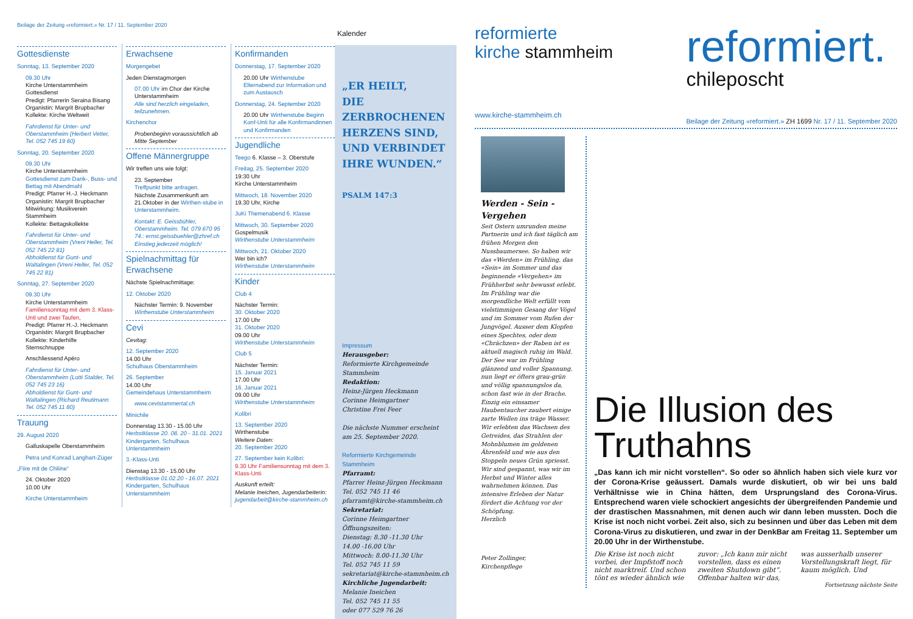Beilage der Zeitung «reformiert.» Nr. 17 / 11. September 2020
Gottesdienste
Sonntag, 13. September 2020
09.30 Uhr
Kirche Unterstammheim
Gottesdienst
Predigt: Pfarrerin Seraina Bisang
Organistin: Margrit Brupbacher
Kollekte: Kirche Weltweit
Fahrdienst für Unter- und Oberstammheim (Herbert Vetter, Tel. 052 745 19 60)
Sonntag, 20. September 2020
09.30 Uhr
Kirche Unterstammheim
Gottesdienst zum Dank-, Buss- und Bettag mit Abendmahl
Predigt: Pfarrer H.-J. Heckmann
Organistin: Margrit Brupbacher
Mitwirkung: Musikverein Stammheim
Kollekte: Bettagskollekte
Fahrdienst für Unter- und Oberstammheim (Vreni Heller, Tel. 052 745 22 81)
Abholdienst für Gunt- und Waltalingen (Vreni Heller, Tel. 052 745 22 81)
Sonntag, 27. September 2020
09.30 Uhr
Kirche Unterstammheim
Familiensonntag mit dem 3. Klass-Unti und zwei Taufen,
Predigt: Pfarrer H.-J. Heckmann
Organistin: Margrit Brupbacher
Kollekte: Kinderhilfe Sternschnuppe
Anschliessend Apéro
Fahrdienst für Unter- und Oberstammheim (Lotti Stalder, Tel. 052 745 23 16)
Abholdienst für Gunt- und Waltalingen (Richard Reutimann Tel. 052 745 11 80)
Trauung
29. August 2020
Galluskapelle Oberstammheim
Petra und Konrad Langhart-Züger
„Fiire mit de Chliine“
24. Oktober 2020
10.00 Uhr
Kirche Unterstammheim
Erwachsene
Morgengebet
Jeden Dienstagmorgen
07.00 Uhr im Chor der Kirche Unterstammheim
Alle sind herzlich eingeladen, teilzunehmen.
Kirchenchor
Probenbeginn voraussichtlich ab Mitte September
Offene Männergruppe
Wir treffen uns wie folgt:
23. September
Treffpunkt bitte anfragen.
Nächste Zusammenkunft am 21.Oktober in der Wirthen-stube in Unterstammheim.
Kontakt: E. Geissbühler, Oberstammheim. Tel. 079 670 95 74.: ernst.geissbuehler@zhref.ch Einstieg jederzeit möglich!
Spielnachmittag für Erwachsene
Nächste Spielnachmittage:
12. Oktober 2020
Nächster Termin: 9. November
Wirthenstube Unterstammheim
Cevi
Cevitag:
12. September 2020
14.00 Uhr
Schulhaus Oberstammheim
26. September
14.00 Uhr
Gemeindehaus Unterstammheim
www.cevistammertal.ch
Minichile
Donnerstag 13.30 - 15.00 Uhr
Herbstklasse 20. 08. 20 - 31.01. 2021
Kindergarten, Schulhaus Unterstammheim
3.-Klass-Unti
Dienstag 13.30 - 15.00 Uhr
Herbstklasse 01.02.20 - 16.07. 2021
Kindergarten, Schulhaus Unterstammheim
Konfirmanden
Donnerstag, 17. September 2020
20.00 Uhr Wirthenstube Elternabend zur Information und zum Austausch
Donnerstag, 24. September 2020
20.00 Uhr Wirthenstube Beginn Konf-Unti für alle Konfirmandinnen und Konfirmanden
Jugendliche
Teego 6. Klasse – 3. Oberstufe
Freitag, 25. September 2020
19:30 Uhr
Kirche Unterstammheim
Mittwoch, 18. November 2020
19.30 Uhr, Kirche
JuKi Themenabend 6. Klasse
Mittwoch, 30. September 2020
Gospelmusik
Wirthenstube Unterstammheim
Mittwoch, 21. Oktober 2020
Wer bin ich?
Wirthenstube Unterstammheim
Kinder
Club 4
Nächster Termin:
30. Oktober 2020
17.00 Uhr
31. Oktober 2020
09.00 Uhr
Wirthenstube Unterstammheim
Club 5
Nächster Termin:
15. Januar 2021
17.00 Uhr
16. Januar 2021
09.00 Uhr
Wirthenstube Unterstammheim
Kolibri
13. September 2020
Wirthenstube
Weitere Daten:
20. September 2020
27. September kein Kolibri:
9.30 Uhr Familiensonntag mit dem 3. Klass-Unti
Auskunft erteilt:
Melanie Ineichen, Jugendarbeiterin:
jugendarbeit@kirche-stammheim.ch
Kalender
„ER HEILT,
DIE ZERBROCHENEN HERZENS SIND,
UND VERBINDET IHRE WUNDEN.“
PSALM 147:3
Impressum
Herausgeber:
Reformierte Kirchgemeinde Stammheim
Redaktion:
Heinz-Jürgen Heckmann
Corinne Heimgartner
Christine Frei Feer
Die nächste Nummer erscheint am 25. September 2020.
Reformierte Kirchgemeinde Stammheim
Pfarramt:
Pfarrer Heinz-Jürgen Heckmann
Tel. 052 745 11 46
pfarramt@kirche-stammheim.ch
Sekretariat:
Corinne Heimgartner
Öffnungszeiten:
Dienstag: 8.30 -11.30 Uhr
14.00 -16.00 Uhr
Mittwoch: 8.00-11.30 Uhr
Tel. 052 745 11 59
sekretariat@kirche-stammheim.ch
Kirchliche Jugendarbeit:
Melanie Ineichen
Tel. 052 745 11 55
oder 077 529 76 26
reformierte
kirche stammheim
www.kirche-stammheim.ch
reformiert.
chileposcht
Beilage der Zeitung «reformiert.» ZH 1699 Nr. 17 / 11. September 2020
Werden - Sein - Vergehen
Seit Ostern umrunden meine Partnerin und ich fast täglich am frühen Morgen den Nussbaumersee. So haben wir das «Werden» im Frühling, das «Sein» im Sommer und das beginnende «Vergehen» im Frühherbst sehr bewusst erlebt. Im Frühling war die morgendliche Welt erfüllt vom vielstimmigen Gesang der Vögel und im Sommer vom Rufen der Jungvögel. Ausser dem Klopfen eines Spechtes, oder dem «Chrächzen» der Raben ist es aktuell magisch ruhig im Wald. Der See war im Frühling glänzend und voller Spannung, nun liegt er öfters grau-grün und völlig spannungslos da, schon fast wie in der Brache. Einzig ein einsamer Haubentaucher zaubert einige zarte Wellen ins träge Wasser. Wir erlebten das Wachsen des Getreides, das Strahlen der Mohnblumen im goldenen Ährenfeld und wie aus den Stoppeln neues Grün spriesst. Wir sind gespannt, was wir im Herbst und Winter alles wahrnehmen können. Das intensive Erleben der Natur fördert die Achtung vor der Schöpfung.
Herzlich
Peter Zollinger,
Kirchenpflege
Die Illusion des Truthahns
„Das kann ich mir nicht vorstellen“. So oder so ähnlich haben sich viele kurz vor der Corona-Krise geäussert. Damals wurde diskutiert, ob wir bei uns bald Verhältnisse wie in China hätten, dem Ursprungsland des Corona-Virus. Entsprechend waren viele schockiert angesichts der übergreifenden Pandemie und der drastischen Massnahmen, mit denen auch wir dann leben mussten. Doch die Krise ist noch nicht vorbei. Zeit also, sich zu besinnen und über das Leben mit dem Corona-Virus zu diskutieren, und zwar in der DenkBar am Freitag 11. September um 20.00 Uhr in der Wirthenstube.
Die Krise ist noch nicht vorbei, der Impfstoff noch nicht marktreif. Und schon tönt es wieder ähnlich wie zuvor: „Ich kann mir nicht vorstellen, dass es einen zweiten Shutdown gibt“. Offenbar halten wir das, was ausserhalb unserer Vorstellungskraft liegt, für kaum möglich. Und
Fortsetzung nächste Seite